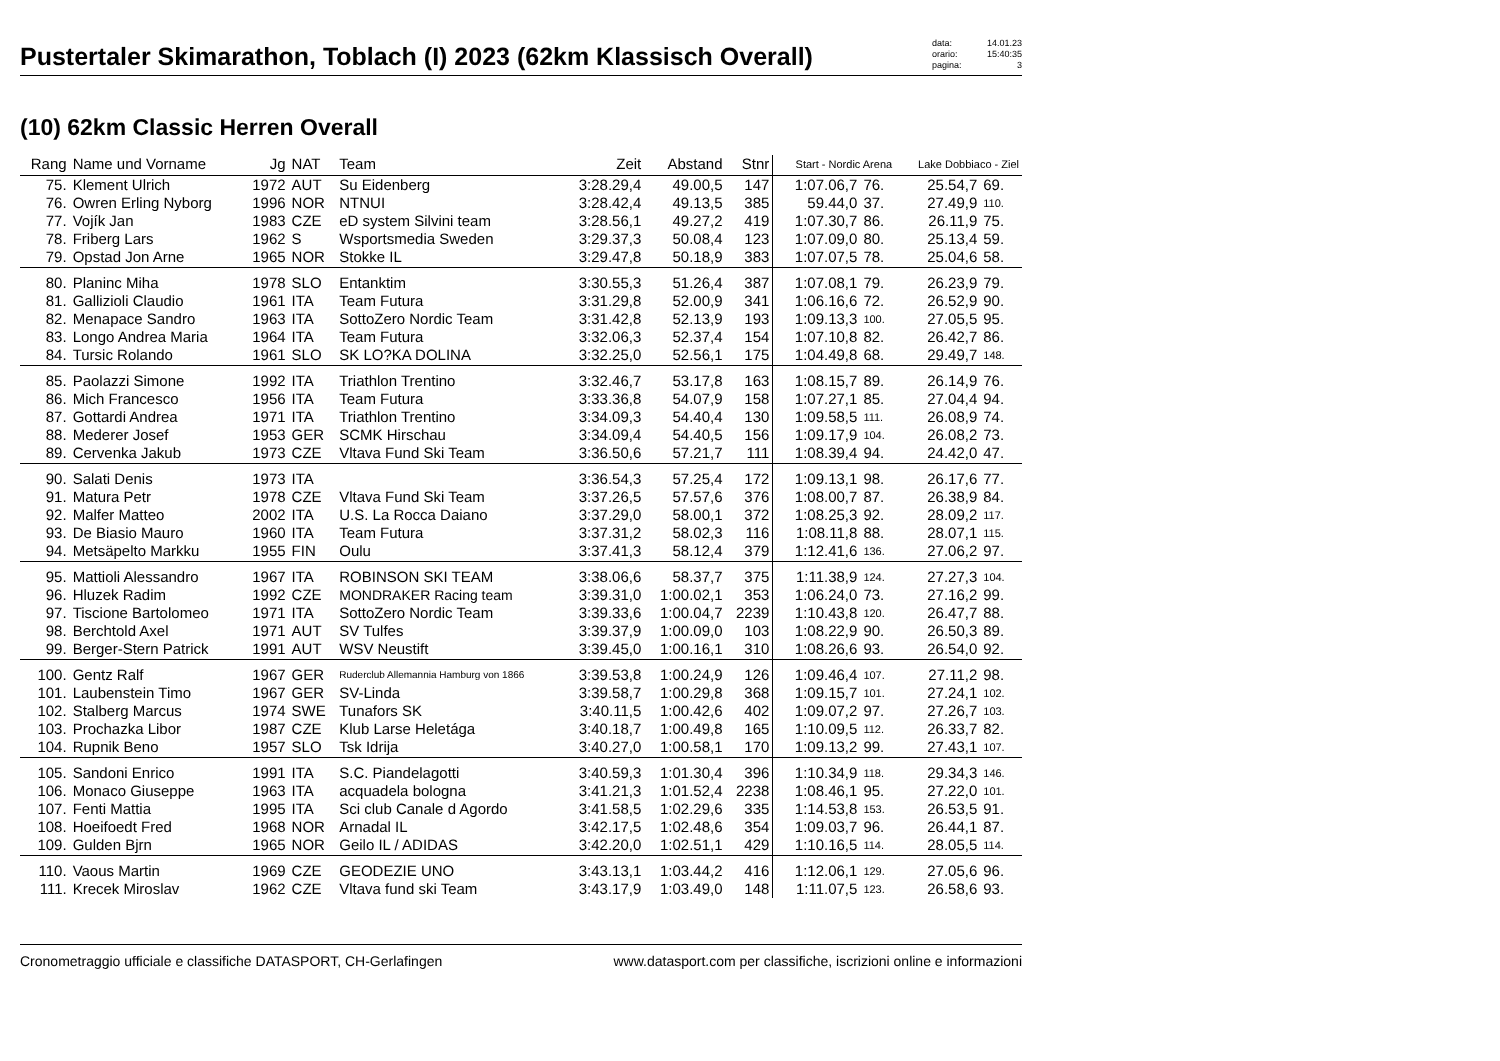Pustertaler Skimarathon, Toblach (I) 2023 (62km Klassisch Overall)
data: 14.01.23
orario: 15:40:35
pagina: 3
(10) 62km Classic Herren Overall
| Rang | Name und Vorname | Jg | NAT | Team | Zeit | Abstand | Stnr | Start - Nordic Arena | | Lake Dobbiaco - Ziel | |
| --- | --- | --- | --- | --- | --- | --- | --- | --- | --- | --- | --- |
| 75. | Klement Ulrich | 1972 | AUT | Su Eidenberg | 3:28.29,4 | 49.00,5 | 147 | 1:07.06,7 | 76. | 25.54,7 | 69. |
| 76. | Owren Erling Nyborg | 1996 | NOR | NTNUI | 3:28.42,4 | 49.13,5 | 385 | 59.44,0 | 37. | 27.49,9 | 110. |
| 77. | Vojík Jan | 1983 | CZE | eD system Silvini team | 3:28.56,1 | 49.27,2 | 419 | 1:07.30,7 | 86. | 26.11,9 | 75. |
| 78. | Friberg Lars | 1962 | S | Wsportsmedia Sweden | 3:29.37,3 | 50.08,4 | 123 | 1:07.09,0 | 80. | 25.13,4 | 59. |
| 79. | Opstad Jon Arne | 1965 | NOR | Stokke IL | 3:29.47,8 | 50.18,9 | 383 | 1:07.07,5 | 78. | 25.04,6 | 58. |
| 80. | Planinc Miha | 1978 | SLO | Entanktim | 3:30.55,3 | 51.26,4 | 387 | 1:07.08,1 | 79. | 26.23,9 | 79. |
| 81. | Gallizioli Claudio | 1961 | ITA | Team Futura | 3:31.29,8 | 52.00,9 | 341 | 1:06.16,6 | 72. | 26.52,9 | 90. |
| 82. | Menapace Sandro | 1963 | ITA | SottoZero Nordic Team | 3:31.42,8 | 52.13,9 | 193 | 1:09.13,3 | 100. | 27.05,5 | 95. |
| 83. | Longo Andrea Maria | 1964 | ITA | Team Futura | 3:32.06,3 | 52.37,4 | 154 | 1:07.10,8 | 82. | 26.42,7 | 86. |
| 84. | Tursic Rolando | 1961 | SLO | SK LO?KA DOLINA | 3:32.25,0 | 52.56,1 | 175 | 1:04.49,8 | 68. | 29.49,7 | 148. |
| 85. | Paolazzi Simone | 1992 | ITA | Triathlon Trentino | 3:32.46,7 | 53.17,8 | 163 | 1:08.15,7 | 89. | 26.14,9 | 76. |
| 86. | Mich Francesco | 1956 | ITA | Team Futura | 3:33.36,8 | 54.07,9 | 158 | 1:07.27,1 | 85. | 27.04,4 | 94. |
| 87. | Gottardi Andrea | 1971 | ITA | Triathlon Trentino | 3:34.09,3 | 54.40,4 | 130 | 1:09.58,5 | 111. | 26.08,9 | 74. |
| 88. | Mederer Josef | 1953 | GER | SCMK Hirschau | 3:34.09,4 | 54.40,5 | 156 | 1:09.17,9 | 104. | 26.08,2 | 73. |
| 89. | Cervenka Jakub | 1973 | CZE | Vltava Fund Ski Team | 3:36.50,6 | 57.21,7 | 111 | 1:08.39,4 | 94. | 24.42,0 | 47. |
| 90. | Salati Denis | 1973 | ITA | | 3:36.54,3 | 57.25,4 | 172 | 1:09.13,1 | 98. | 26.17,6 | 77. |
| 91. | Matura Petr | 1978 | CZE | Vltava Fund Ski Team | 3:37.26,5 | 57.57,6 | 376 | 1:08.00,7 | 87. | 26.38,9 | 84. |
| 92. | Malfer Matteo | 2002 | ITA | U.S. La Rocca Daiano | 3:37.29,0 | 58.00,1 | 372 | 1:08.25,3 | 92. | 28.09,2 | 117. |
| 93. | De Biasio Mauro | 1960 | ITA | Team Futura | 3:37.31,2 | 58.02,3 | 116 | 1:08.11,8 | 88. | 28.07,1 | 115. |
| 94. | Metsäpelto Markku | 1955 | FIN | Oulu | 3:37.41,3 | 58.12,4 | 379 | 1:12.41,6 | 136. | 27.06,2 | 97. |
| 95. | Mattioli Alessandro | 1967 | ITA | ROBINSON SKI TEAM | 3:38.06,6 | 58.37,7 | 375 | 1:11.38,9 | 124. | 27.27,3 | 104. |
| 96. | Hluzek Radim | 1992 | CZE | MONDRAKER Racing team | 3:39.31,0 | 1:00.02,1 | 353 | 1:06.24,0 | 73. | 27.16,2 | 99. |
| 97. | Tiscione Bartolomeo | 1971 | ITA | SottoZero Nordic Team | 3:39.33,6 | 1:00.04,7 | 2239 | 1:10.43,8 | 120. | 26.47,7 | 88. |
| 98. | Berchtold Axel | 1971 | AUT | SV Tulfes | 3:39.37,9 | 1:00.09,0 | 103 | 1:08.22,9 | 90. | 26.50,3 | 89. |
| 99. | Berger-Stern Patrick | 1991 | AUT | WSV Neustift | 3:39.45,0 | 1:00.16,1 | 310 | 1:08.26,6 | 93. | 26.54,0 | 92. |
| 100. | Gentz Ralf | 1967 | GER | Ruderclub Allemannia Hamburg von 1866 | 3:39.53,8 | 1:00.24,9 | 126 | 1:09.46,4 | 107. | 27.11,2 | 98. |
| 101. | Laubenstein Timo | 1967 | GER | SV-Linda | 3:39.58,7 | 1:00.29,8 | 368 | 1:09.15,7 | 101. | 27.24,1 | 102. |
| 102. | Stalberg Marcus | 1974 | SWE | Tunafors SK | 3:40.11,5 | 1:00.42,6 | 402 | 1:09.07,2 | 97. | 27.26,7 | 103. |
| 103. | Prochazka Libor | 1987 | CZE | Klub Larse Heletága | 3:40.18,7 | 1:00.49,8 | 165 | 1:10.09,5 | 112. | 26.33,7 | 82. |
| 104. | Rupnik Beno | 1957 | SLO | Tsk Idrija | 3:40.27,0 | 1:00.58,1 | 170 | 1:09.13,2 | 99. | 27.43,1 | 107. |
| 105. | Sandoni Enrico | 1991 | ITA | S.C. Piandelagotti | 3:40.59,3 | 1:01.30,4 | 396 | 1:10.34,9 | 118. | 29.34,3 | 146. |
| 106. | Monaco Giuseppe | 1963 | ITA | acquadela bologna | 3:41.21,3 | 1:01.52,4 | 2238 | 1:08.46,1 | 95. | 27.22,0 | 101. |
| 107. | Fenti Mattia | 1995 | ITA | Sci club Canale d Agordo | 3:41.58,5 | 1:02.29,6 | 335 | 1:14.53,8 | 153. | 26.53,5 | 91. |
| 108. | Hoeifoedt Fred | 1968 | NOR | Arnadal IL | 3:42.17,5 | 1:02.48,6 | 354 | 1:09.03,7 | 96. | 26.44,1 | 87. |
| 109. | Gulden Bjrn | 1965 | NOR | Geilo IL / ADIDAS | 3:42.20,0 | 1:02.51,1 | 429 | 1:10.16,5 | 114. | 28.05,5 | 114. |
| 110. | Vaous Martin | 1969 | CZE | GEODEZIE UNO | 3:43.13,1 | 1:03.44,2 | 416 | 1:12.06,1 | 129. | 27.05,6 | 96. |
| 111. | Krecek Miroslav | 1962 | CZE | Vltava fund ski Team | 3:43.17,9 | 1:03.49,0 | 148 | 1:11.07,5 | 123. | 26.58,6 | 93. |
Cronometraggio ufficiale e classifiche DATASPORT, CH-Gerlafingen www.datasport.com per classifiche, iscrizioni online e informazioni